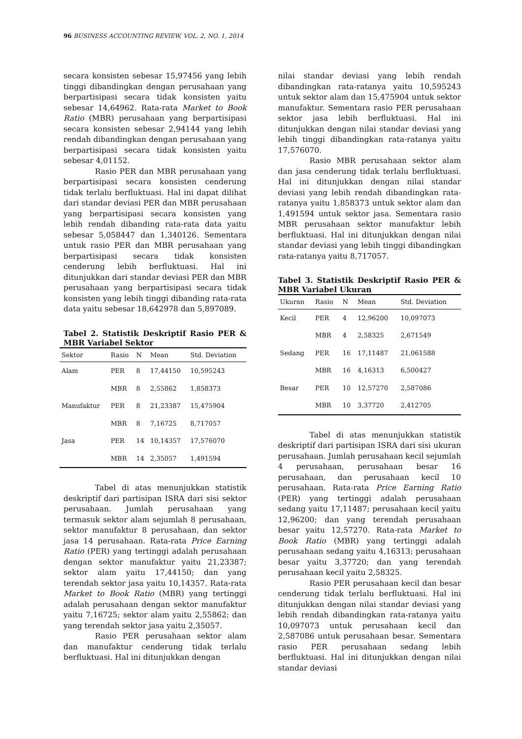96 BUSINESS ACCOUNTING REVIEW, VOL. 2, NO. 1, 2014
secara konsisten sebesar 15,97456 yang lebih tinggi dibandingkan dengan perusahaan yang berpartisipasi secara tidak konsisten yaitu sebesar 14,64962. Rata-rata Market to Book Ratio (MBR) perusahaan yang berpartisipasi secara konsisten sebesar 2,94144 yang lebih rendah dibandingkan dengan perusahaan yang berpartisipasi secara tidak konsisten yaitu sebesar 4,01152.
Rasio PER dan MBR perusahaan yang berpartisipasi secara konsisten cenderung tidak terlalu berfluktuasi. Hal ini dapat dilihat dari standar deviasi PER dan MBR perusahaan yang berpartisipasi secara konsisten yang lebih rendah dibanding rata-rata data yaitu sebesar 5,058447 dan 1,340126. Sementara untuk rasio PER dan MBR perusahaan yang berpartisipasi secara tidak konsisten cenderung lebih berfluktuasi. Hal ini ditunjukkan dari standar deviasi PER dan MBR perusahaan yang berpartisipasi secara tidak konsisten yang lebih tinggi dibanding rata-rata data yaitu sebesar 18,642978 dan 5,897089.
Tabel 2. Statistik Deskriptif Rasio PER & MBR Variabel Sektor
| Sektor | Rasio | N | Mean | Std. Deviation |
| --- | --- | --- | --- | --- |
| Alam | PER | 8 | 17,44150 | 10,595243 |
| | MBR | 8 | 2,55862 | 1,858373 |
| Manufaktur | PER | 8 | 21,23387 | 15,475904 |
| | MBR | 8 | 7,16725 | 8,717057 |
| Jasa | PER | 14 | 10,14357 | 17,576070 |
| | MBR | 14 | 2,35057 | 1,491594 |
Tabel di atas menunjukkan statistik deskriptif dari partisipan ISRA dari sisi sektor perusahaan. Jumlah perusahaan yang termasuk sektor alam sejumlah 8 perusahaan, sektor manufaktur 8 perusahaan, dan sektor jasa 14 perusahaan. Rata-rata Price Earning Ratio (PER) yang tertinggi adalah perusahaan dengan sektor manufaktur yaitu 21,23387; sektor alam yaitu 17,44150; dan yang terendah sektor jasa yaitu 10,14357. Rata-rata Market to Book Ratio (MBR) yang tertinggi adalah perusahaan dengan sektor manufaktur yaitu 7,16725; sektor alam yaitu 2,55862; dan yang terendah sektor jasa yaitu 2,35057.
Rasio PER perusahaan sektor alam dan manufaktur cenderung tidak terlalu berfluktuasi. Hal ini ditunjukkan dengan
nilai standar deviasi yang lebih rendah dibandingkan rata-ratanya yaitu 10,595243 untuk sektor alam dan 15,475904 untuk sektor manufaktur. Sementara rasio PER perusahaan sektor jasa lebih berfluktuasi. Hal ini ditunjukkan dengan nilai standar deviasi yang lebih tinggi dibandingkan rata-ratanya yaitu 17,576070.
Rasio MBR perusahaan sektor alam dan jasa cenderung tidak terlalu berfluktuasi. Hal ini ditunjukkan dengan nilai standar deviasi yang lebih rendah dibandingkan rata-ratanya yaitu 1,858373 untuk sektor alam dan 1,491594 untuk sektor jasa. Sementara rasio MBR perusahaan sektor manufaktur lebih berfluktuasi. Hal ini ditunjukkan dengan nilai standar deviasi yang lebih tinggi dibandingkan rata-ratanya yaitu 8,717057.
Tabel 3. Statistik Deskriptif Rasio PER & MBR Variabel Ukuran
| Ukuran | Rasio | N | Mean | Std. Deviation |
| --- | --- | --- | --- | --- |
| Kecil | PER | 4 | 12,96200 | 10,097073 |
| | MBR | 4 | 2,58325 | 2,671549 |
| Sedang | PER | 16 | 17,11487 | 21,061588 |
| | MBR | 16 | 4,16313 | 6,500427 |
| Besar | PER | 10 | 12,57270 | 2,587086 |
| | MBR | 10 | 3,37720 | 2,412705 |
Tabel di atas menunjukkan statistik deskriptif dari partisipan ISRA dari sisi ukuran perusahaan. Jumlah perusahaan kecil sejumlah 4 perusahaan, perusahaan besar 16 perusahaan, dan perusahaan kecil 10 perusahaan. Rata-rata Price Earning Ratio (PER) yang tertinggi adalah perusahaan sedang yaitu 17,11487; perusahaan kecil yaitu 12,96200; dan yang terendah perusahaan besar yaitu 12,57270. Rata-rata Market to Book Ratio (MBR) yang tertinggi adalah perusahaan sedang yaitu 4,16313; perusahaan besar yaitu 3,37720; dan yang terendah perusahaan kecil yaitu 2,58325.
Rasio PER perusahaan kecil dan besar cenderung tidak terlalu berfluktuasi. Hal ini ditunjukkan dengan nilai standar deviasi yang lebih rendah dibandingkan rata-ratanya yaitu 10,097073 untuk perusahaan kecil dan 2,587086 untuk perusahaan besar. Sementara rasio PER perusahaan sedang lebih berfluktuasi. Hal ini ditunjukkan dengan nilai standar deviasi